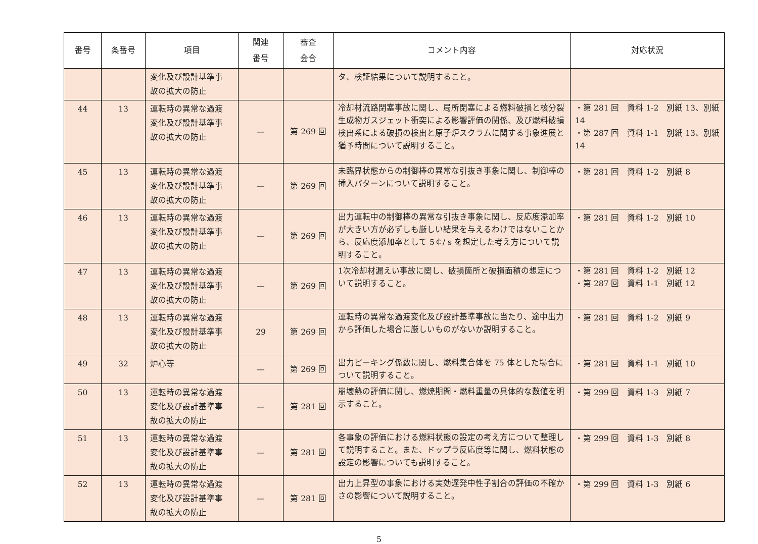| 番号 | 条番号 | 項目 | 関連 番号 | 審査 会合 | コメント内容 | 対応状況 |
| --- | --- | --- | --- | --- | --- | --- |
| | | 変化及び設計基準事 故の拡大の防止 | | | タ、検証結果について説明すること。 | |
| 44 | 13 | 運転時の異常な過渡 変化及び設計基準事 故の拡大の防止 | — | 第 269 回 | 冷却材流路閉塞事故に関し、局所閉塞による燃料破損と核分裂生成物ガスジェット衝突による影響評価の関係、及び燃料破損検出系による破損の検出と原子炉スクラムに関する事象進展と猶予時間について説明すること。 | ・第 281 回 資料 1-2 別紙 13、別紙 14 ・第 287 回 資料 1-1 別紙 13、別紙 14 |
| 45 | 13 | 運転時の異常な過渡 変化及び設計基準事 故の拡大の防止 | — | 第 269 回 | 未臨界状態からの制御棒の異常な引抜き事象に関し、制御棒の挿入パターンについて説明すること。 | ・第 281 回 資料 1-2 別紙 8 |
| 46 | 13 | 運転時の異常な過渡 変化及び設計基準事 故の拡大の防止 | — | 第 269 回 | 出力運転中の制御棒の異常な引抜き事象に関し、反応度添加率が大きい方が必ずしも厳しい結果を与えるわけではないことから、反応度添加率として 5￠/ s を想定した考え方について説明すること。 | ・第 281 回 資料 1-2 別紙 10 |
| 47 | 13 | 運転時の異常な過渡 変化及び設計基準事 故の拡大の防止 | — | 第 269 回 | 1次冷却材漏えい事故に関し、破損箇所と破損面積の想定について説明すること。 | ・第 281 回 資料 1-2 別紙 12 ・第 287 回 資料 1-1 別紙 12 |
| 48 | 13 | 運転時の異常な過渡 変化及び設計基準事 故の拡大の防止 | 29 | 第 269 回 | 運転時の異常な過渡変化及び設計基準事故に当たり、途中出力から評価した場合に厳しいものがないか説明すること。 | ・第 281 回 資料 1-2 別紙 9 |
| 49 | 32 | 炉心等 | — | 第 269 回 | 出力ピーキング係数に関し、燃料集合体を 75 体とした場合について説明すること。 | ・第 281 回 資料 1-1 別紙 10 |
| 50 | 13 | 運転時の異常な過渡 変化及び設計基準事 故の拡大の防止 | — | 第 281 回 | 崩壊熱の評価に関し、燃焼期間・燃料重量の具体的な数値を明示すること。 | ・第 299 回 資料 1-3 別紙 7 |
| 51 | 13 | 運転時の異常な過渡 変化及び設計基準事 故の拡大の防止 | — | 第 281 回 | 各事象の評価における燃料状態の設定の考え方について整理して説明すること。また、ドップラ反応度等に関し、燃料状態の設定の影響についても説明すること。 | ・第 299 回 資料 1-3 別紙 8 |
| 52 | 13 | 運転時の異常な過渡 変化及び設計基準事 故の拡大の防止 | — | 第 281 回 | 出力上昇型の事象における実効遅発中性子割合の評価の不確かさの影響について説明すること。 | ・第 299 回 資料 1-3 別紙 6 |
5